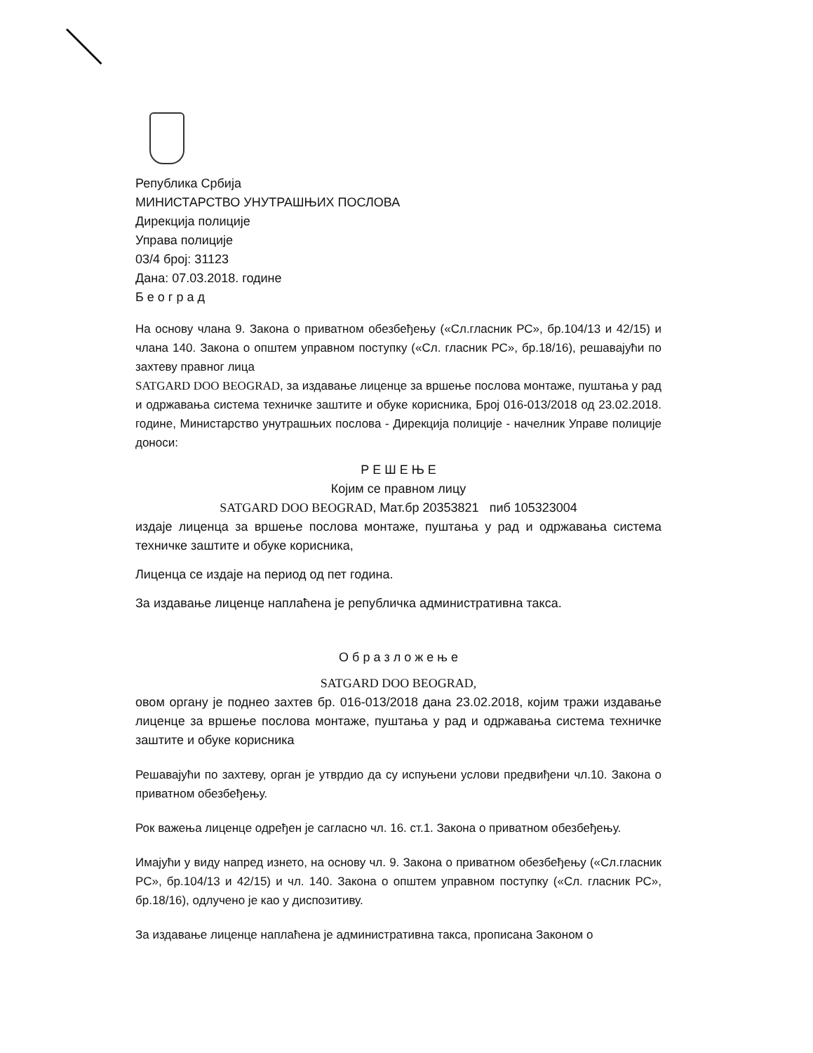Република Србија
МИНИСТАРСТВО УНУТРАШЊИХ ПОСЛОВА
Дирекција полиције
Управа полиције
03/4 број: 31123
Дана: 07.03.2018. године
Б е о г р а д
На основу члана 9. Закона о приватном обезбеђењу («Сл.гласник РС», бр.104/13 и 42/15) и члана 140. Закона о општем управном поступку («Сл. гласник РС», бр.18/16), решавајући по захтеву правног лица
SATGARD DOO BEOGRAD, за издавање лиценце за вршење послова монтаже, пуштања у рад и одржавања система техничке заштите и обуке корисника, Број 016-013/2018 од 23.02.2018. године, Министарство унутрашњих послова - Дирекција полиције - начелник Управе полиције доноси:
Р Е Ш Е Њ Е
Којим се правном лицу
SATGARD DOO BEOGRAD, Мат.бр 20353821 пиб 105323004
издаје лиценца за вршење послова монтаже, пуштања у рад и одржавања система техничке заштите и обуке корисника,
Лиценца се издаје на период од пет година.
За издавање лиценце наплаћена је републичка административна такса.
О б р а з л о ж е њ е
SATGARD DOO BEOGRAD,
овом органу је поднео захтев бр. 016-013/2018 дана 23.02.2018, којим тражи издавање лиценце за вршење послова монтаже, пуштања у рад и одржавања система техничке заштите и обуке корисника
Решавајући по захтеву, орган је утврдио да су испуњени услови предвиђени чл.10. Закона о приватном обезбеђењу.
Рок важења лиценце одређен је сагласно чл. 16. ст.1. Закона о приватном обезбеђењу.
Имајући у виду напред изнето, на основу чл. 9. Закона о приватном обезбеђењу («Сл.гласник РС», бр.104/13 и 42/15) и чл. 140. Закона о општем управном поступку («Сл. гласник РС», бр.18/16), одлучено је као у диспозитиву.
За издавање лиценце наплаћена је административна такса, прописана Законом о